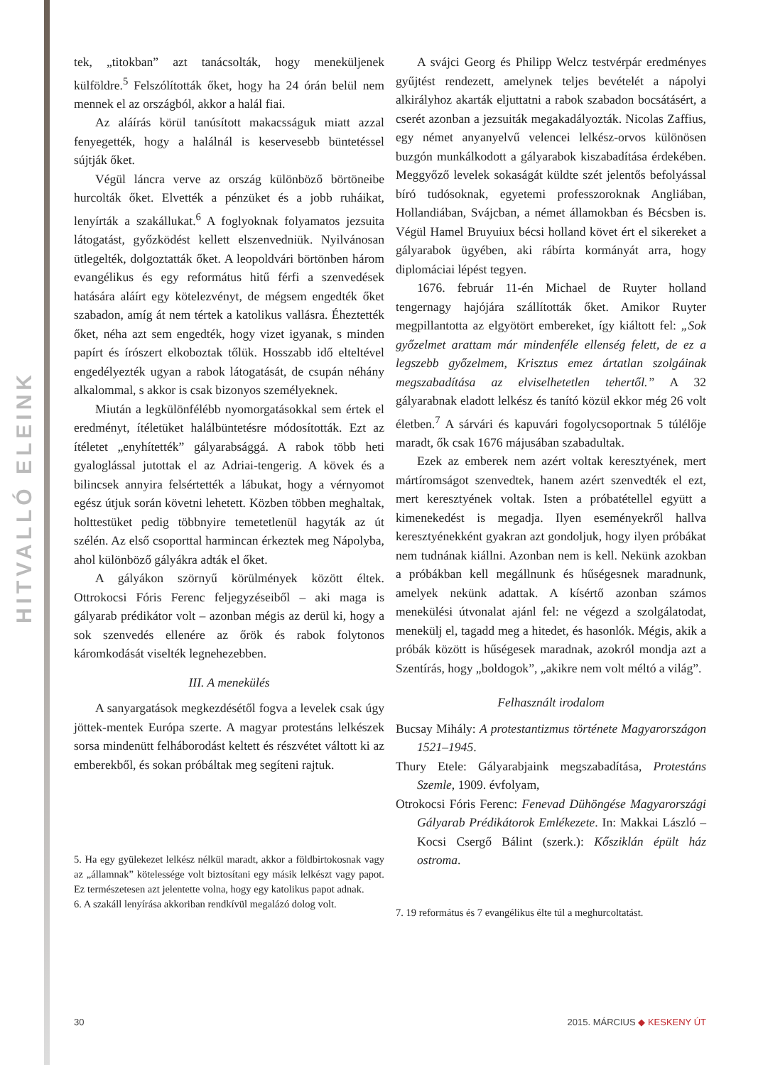HITVALLÓ ELEINK
tek, „titokban” azt tanácsolták, hogy meneküljenek külföldre.<sup>5</sup> Felszólították őket, hogy ha 24 órán belül nem mennek el az országból, akkor a halál fiai.
Az aláírás körül tanúsított makacsságuk miatt azzal fenyegették, hogy a halálnál is keservesebb büntetéssel sújtják őket.
Végül láncra verve az ország különböző börtöneibe hurcolták őket. Elvették a pénzüket és a jobb ruháikat, lenyírták a szakállukat.<sup>6</sup> A foglyoknak folyamatos jezsuita látogatást, győzködést kellett elszenvedniük. Nyilvánosan ütlegelték, dolgoztatták őket. A leopoldvári börtönben három evangélikus és egy református hitű férfi a szenvedések hatására aláírt egy kötelezvényt, de mégsem engedték őket szabadon, amíg át nem tértek a katolikus vallásra. Éheztették őket, néha azt sem engedték, hogy vizet igyanak, s minden papírt és írószert elkoboztak tőlük. Hosszabb idő elteltével engedélyezték ugyan a rabok látogatását, de csupán néhány alkalommal, s akkor is csak bizonyos személyeknek.
Miután a legkülönfélébb nyomorgatásokkal sem értek el eredményt, ítéletüket halálbüntetésre módosították. Ezt az ítéletet „enyhítették” gályarabsággá. A rabok több heti gyaloglással jutottak el az Adriai-tengerig. A kövek és a bilincsek annyira felsértették a lábukat, hogy a vérnyomot egész útjuk során követni lehetett. Közben többen meghaltak, holttestüket pedig többnyire temetetlenül hagyták az út szélén. Az első csoporttal harmincan érkeztek meg Nápolyba, ahol különböző gályákra adták el őket.
A gályákon szörnyű körülmények között éltek. Ottrokocsi Fóris Ferenc feljegyzéseiből – aki maga is gályarab prédikátor volt – azonban mégis az derül ki, hogy a sok szenvedés ellenére az őrök és rabok folytonos káromkodását viselték legnehezebben.
III. A menekülés
A sanyargatások megkezdésétől fogva a levelek csak úgy jöttek-mentek Európa szerte. A magyar protestáns lelkészek sorsa mindenütt felháborodást keltett és részvétet váltott ki az emberekből, és sokan próbáltak meg segíteni rajtuk.
5. Ha egy gyülekezet lelkész nélkül maradt, akkor a földbirtokosnak vagy az „államnak” kötelessége volt biztosítani egy másik lelkészt vagy papot. Ez természetesen azt jelentette volna, hogy egy katolikus papot adnak.
6. A szakáll lenyírása akkoriban rendkívül megalázó dolog volt.
A svájci Georg és Philipp Welcz testvérpár eredményes gyűjtést rendezett, amelynek teljes bevételét a nápolyi alkirályhoz akarták eljuttatni a rabok szabadon bocsátásért, a cserét azonban a jezsuiták megakadályozták. Nicolas Zaffius, egy német anyanyelvű velencei lelkész-orvos különösen buzgón munkálkodott a gályarabok kiszabadítása érdekében. Meggyőző levelek sokaságát küldte szét jelentős befolyással bíró tudósoknak, egyetemi professzoroknak Angliában, Hollandiában, Svájcban, a német államokban és Bécsben is. Végül Hamel Bruyuiux bécsi holland követ ért el sikereket a gályarabok ügyében, aki rábírta kormányát arra, hogy diplomáciai lépést tegyen.
1676. február 11-én Michael de Ruyter holland tengernagy hajójára szállították őket. Amikor Ruyter megpillantotta az elgyötört embereket, így kiáltott fel: „Sok győzelmet arattam már mindenféle ellenség felett, de ez a legszebb győzelmem, Krisztus emez ártatlan szolgáinak megszabadítása az elviselhetetlen tehertől.” A 32 gályarabnak eladott lelkész és tanító közül ekkor még 26 volt életben.<sup>7</sup> A sárvári és kapuvári fogolycsoportnak 5 túlélője maradt, ők csak 1676 májusában szabadultak.
Ezek az emberek nem azért voltak keresztyének, mert mártíromságot szenvedtek, hanem azért szenvedték el ezt, mert keresztyének voltak. Isten a próbatétellel együtt a kimenekedést is megadja. Ilyen eseményekről hallva keresztyénekként gyakran azt gondoljuk, hogy ilyen próbákat nem tudnának kiállni. Azonban nem is kell. Nekünk azokban a próbákban kell megállnunk és hűségesnek maradnunk, amelyek nekünk adattak. A kísértő azonban számos menekülési útvonalat ajánl fel: ne végezd a szolgálatodat, menekülj el, tagadd meg a hitedet, és hasonlók. Mégis, akik a próbák között is hűségesek maradnak, azokról mondja azt a Szentírás, hogy „boldogok”, „akikre nem volt méltó a világ”.
Felhasznált irodalom
Bucsay Mihály: A protestantizmus története Magyarországon 1521–1945.
Thury Etele: Gályarabjaink megszabadítása, Protestáns Szemle, 1909. évfolyam,
Otrokocsi Fóris Ferenc: Fenevad Dühöngése Magyarországi Gályarab Prédikátorok Emlékezete. In: Makkai László – Kocsi Csergő Bálint (szerk.): Kősziklán épült ház ostroma.
7. 19 református és 7 evangélikus élte túl a meghurcoltatást.
30 2015. MÁRCIUS ◆ KESKENY ÚT